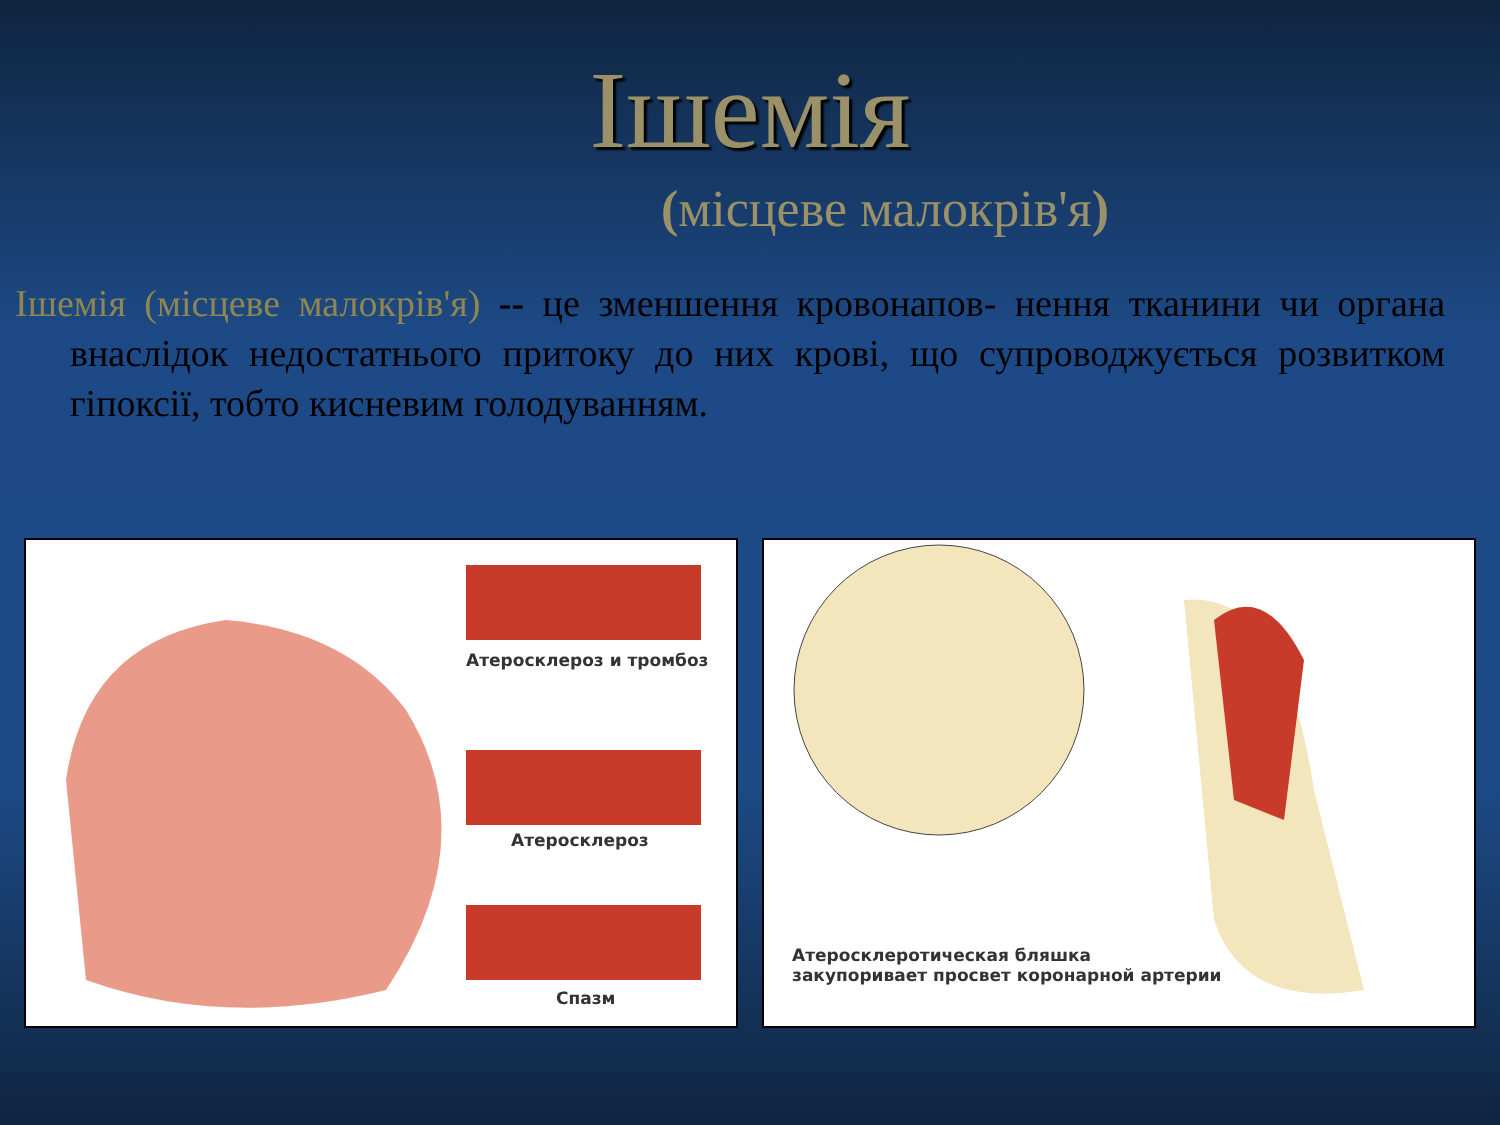Ішемія
(місцеве малокрів'я)
Ішемія (місцеве малокрів'я) -- це зменшення кровонапов- нення тканини чи органа внаслідок недостатнього притоку до них крові, що супроводжується розвитком гіпоксії, тобто кисневим голодуванням.
Атеросклероз и тромбоз
Атеросклероз
Спазм
Атеросклеротическая бляшка
закупоривает просвет коронарной артерии